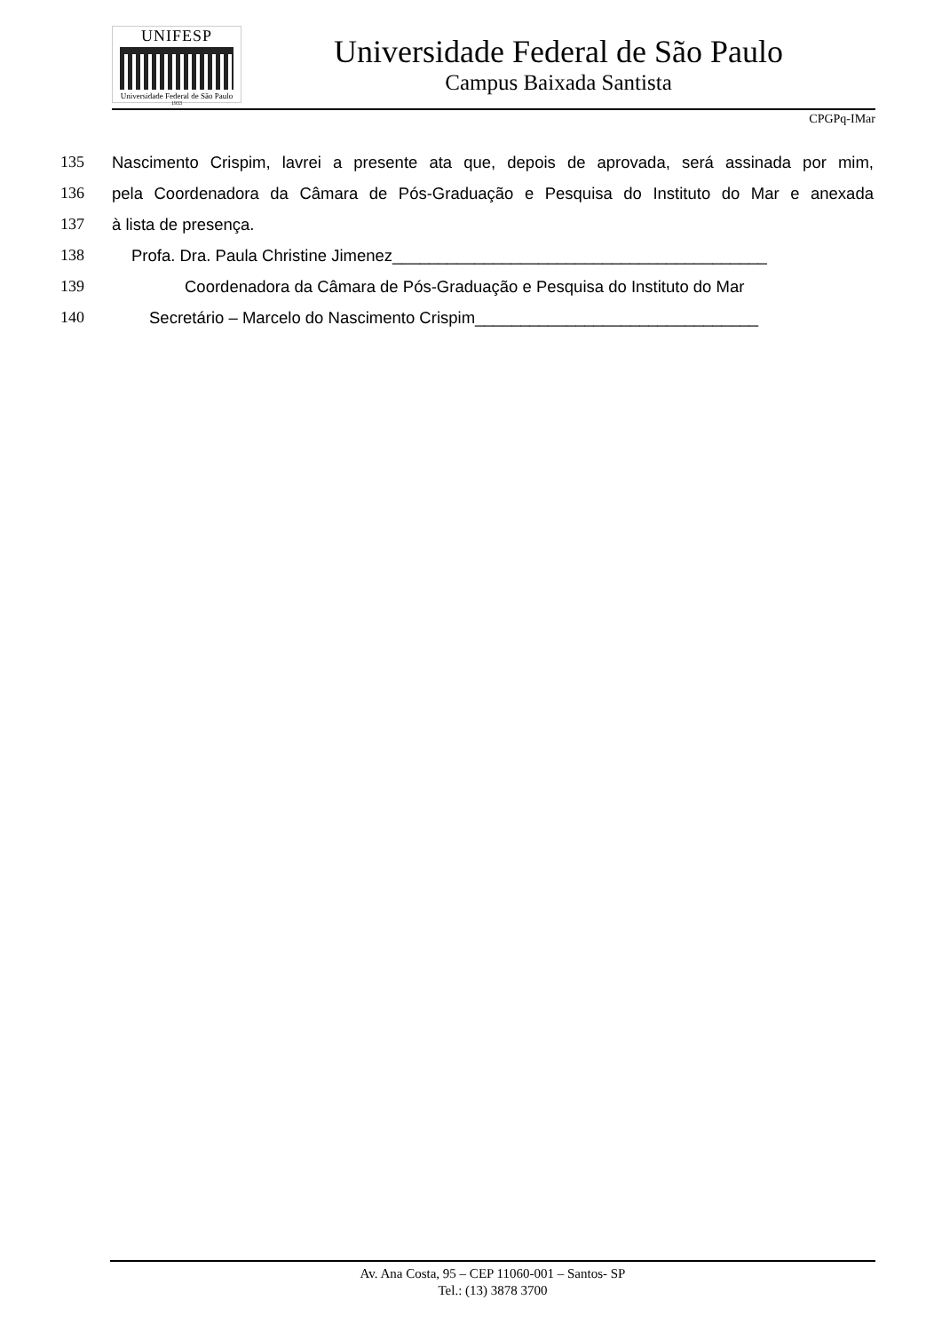UNIFESP
Universidade Federal de São Paulo
1933
Universidade Federal de São Paulo
Campus Baixada Santista
CPGPq-IMar
135 Nascimento Crispim, lavrei a presente ata que, depois de aprovada, será assinada por mim,
136 pela Coordenadora da Câmara de Pós-Graduação e Pesquisa do Instituto do Mar e anexada
137 à lista de presença.
138 Profa. Dra. Paula Christine Jimenez_________________________________________
139 Coordenadora da Câmara de Pós-Graduação e Pesquisa do Instituto do Mar
140 Secretário – Marcelo do Nascimento Crispim_______________________________
Av. Ana Costa, 95 – CEP 11060-001 – Santos- SP
Tel.: (13) 3878 3700